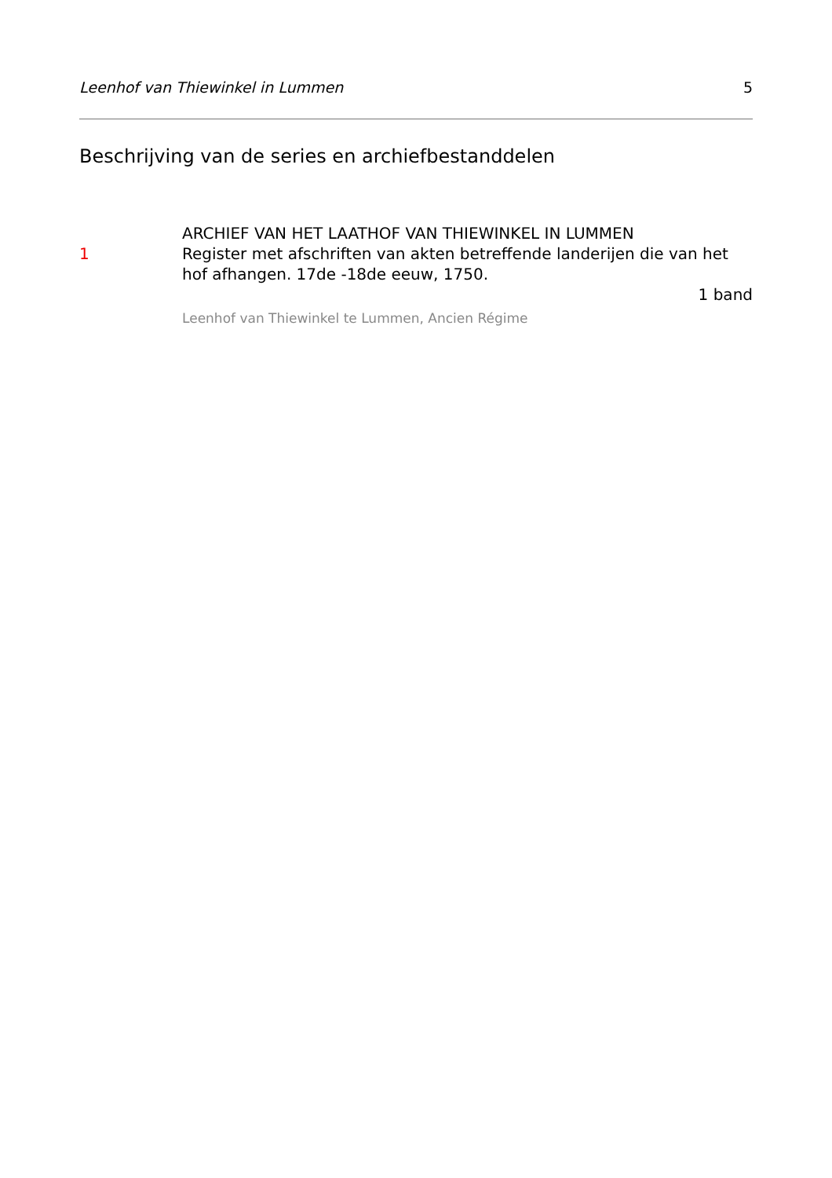Leenhof van Thiewinkel in Lummen 5
Beschrijving van de series en archiefbestanddelen
1
ARCHIEF VAN HET LAATHOF VAN THIEWINKEL IN LUMMEN
Register met afschriften van akten betreffende landerijen die van het hof afhangen. 17de -18de eeuw, 1750.
1 band
Leenhof van Thiewinkel te Lummen, Ancien Régime